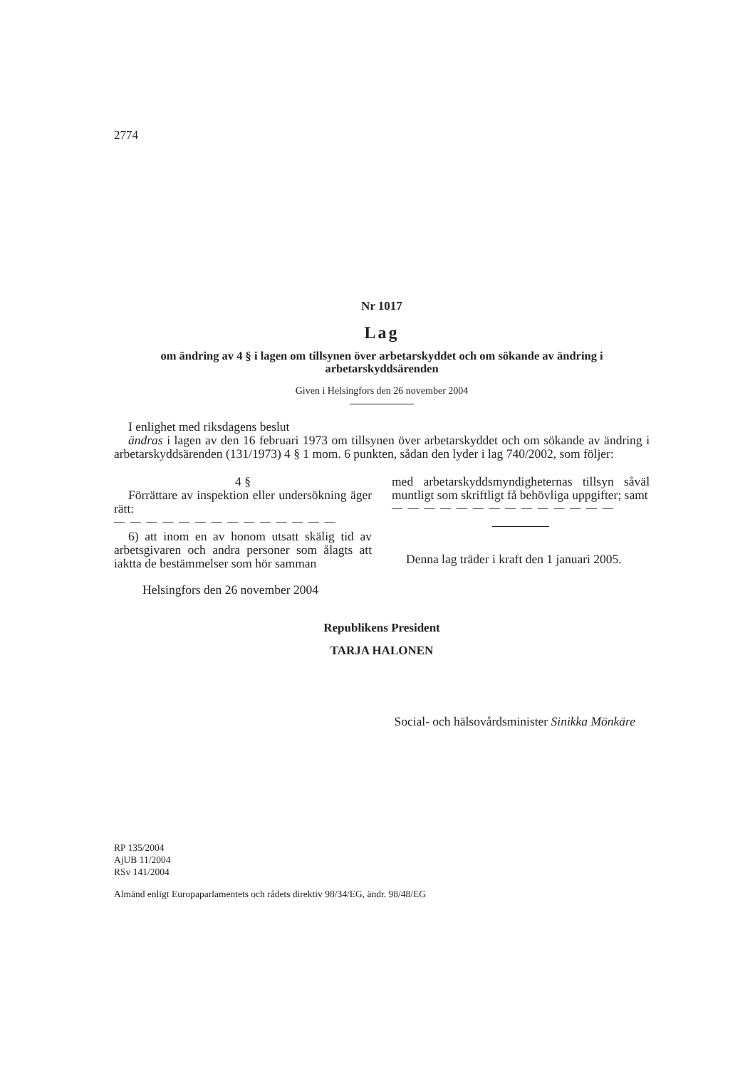2774
Nr 1017
Lag
om ändring av 4 § i lagen om tillsynen över arbetarskyddet och om sökande av ändring i arbetarskyddsärenden
Given i Helsingfors den 26 november 2004
I enlighet med riksdagens beslut
ändras i lagen av den 16 februari 1973 om tillsynen över arbetarskyddet och om sökande av ändring i arbetarskyddsärenden (131/1973) 4 § 1 mom. 6 punkten, sådan den lyder i lag 740/2002, som följer:
4 §
Förrättare av inspektion eller undersökning äger rätt:
— — — — — — — — — — — — — —
6) att inom en av honom utsatt skälig tid av arbetsgivaren och andra personer som ålagts att iaktta de bestämmelser som hör samman
med arbetarskyddsmyndigheternas tillsyn såväl muntligt som skriftligt få behövliga uppgifter; samt
— — — — — — — — — — — — — —
Denna lag träder i kraft den 1 januari 2005.
Helsingfors den 26 november 2004
Republikens President
TARJA HALONEN
Social- och hälsovårdsminister Sinikka Mönkäre
RP 135/2004
AjUB 11/2004
RSv 141/2004
Almänd enligt Europaparlamentets och rådets direktiv 98/34/EG, ändr. 98/48/EG